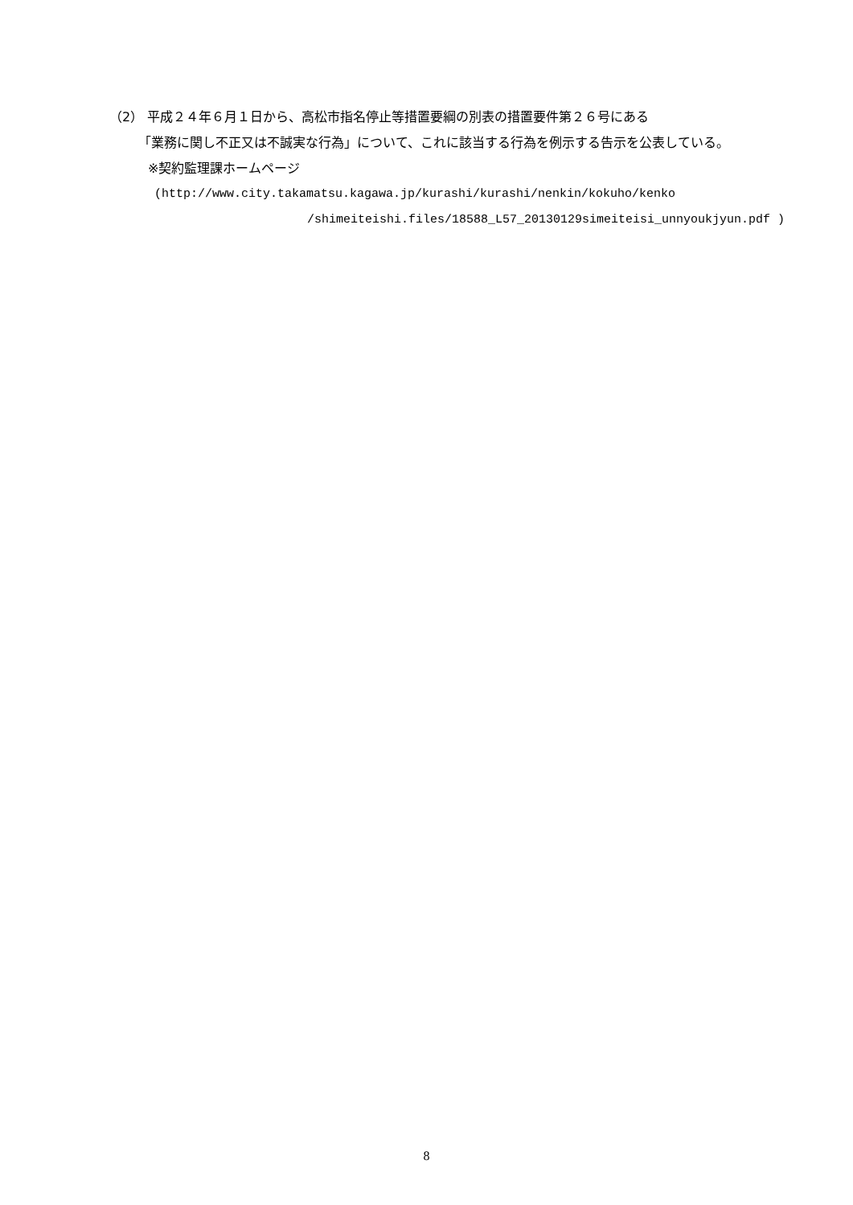（2） 平成２４年６月１日から、高松市指名停止等措置要綱の別表の措置要件第２６号にある
「業務に関し不正又は不誠実な行為」について、これに該当する行為を例示する告示を公表している。
※契約監理課ホームページ
(http://www.city.takamatsu.kagawa.jp/kurashi/kurashi/nenkin/kokuho/kenko
/shimeiteishi.files/18588_L57_20130129simeiteisi_unnyoukjyun.pdf )
8